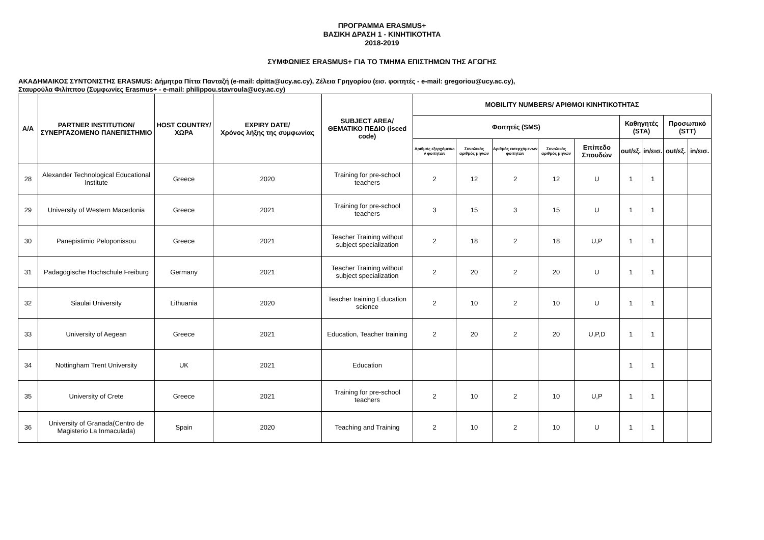ΠΡΟΓΡΑΜΜΑ ERASMUS+
ΒΑΣΙΚΗ ΔΡΑΣΗ 1 - ΚΙΝΗΤΙΚΟΤΗΤΑ
2018-2019
ΣΥΜΦΩΝΙΕΣ ERASMUS+ ΓΙΑ ΤΟ ΤΜΗΜΑ ΕΠΙΣΤΗΜΩΝ ΤΗΣ ΑΓΩΓΗΣ
ΑΚΑΔΗΜΑΙΚΟΣ ΣΥΝΤΟΝΙΣΤΗΣ ERASMUS: Δήμητρα Πίττα Πανταζή (e-mail: dpitta@ucy.ac.cy), Ζέλεια Γρηγορίου (εισ. φοιτητές - e-mail: gregoriou@ucy.ac.cy),
Σταυρούλα Φιλίππου (Συμφωνίες Erasmus+ - e-mail: philippou.stavroula@ucy.ac.cy)
| Α/Α | PARTNER INSTITUTION/ ΣΥΝΕΡΓΑΖΟΜΕΝΟ ΠΑΝΕΠΙΣΤΗΜΙΟ | HOST COUNTRY/ ΧΩΡΑ | EXPIRY DATE/ Χρόνος λήξης της συμφωνίας | SUBJECT AREA/ ΘΕΜΑΤΙΚΟ ΠΕΔΙΟ (isced code) | MOBILITY NUMBERS/ ΑΡΙΘΜΟΙ ΚΙΝΗΤΙΚΟΤΗΤΑΣ | | | | | | | | |
| --- | --- | --- | --- | --- | --- | --- | --- | --- | --- | --- | --- | --- | --- |
| | | | | | Φοιτητές (SMS) | | | | | Καθηγητές (STA) | | Προσωπικό (STT) | |
| | | | | | Αριθμός εξερχόμενω ν φοιτητών | Συνολικός αριθμός μηνών | Αριθμός εισερχόμενων φοιτητών | Συνολικός αριθμός μηνών | Επίπεδο Σπουδών | out/εξ. | in/εισ. | out/εξ. | in/εισ. |
| 28 | Alexander Technological Educational Institute | Greece | 2020 | Training for pre-school teachers | 2 | 12 | 2 | 12 | U | 1 | 1 | | |
| 29 | University of Western Macedonia | Greece | 2021 | Training for pre-school teachers | 3 | 15 | 3 | 15 | U | 1 | 1 | | |
| 30 | Panepistimio Peloponissou | Greece | 2021 | Teacher Training without subject specialization | 2 | 18 | 2 | 18 | U,P | 1 | 1 | | |
| 31 | Padagogische Hochschule Freiburg | Germany | 2021 | Teacher Training without subject specialization | 2 | 20 | 2 | 20 | U | 1 | 1 | | |
| 32 | Siaulai University | Lithuania | 2020 | Teacher training Education science | 2 | 10 | 2 | 10 | U | 1 | 1 | | |
| 33 | University of Aegean | Greece | 2021 | Education, Teacher training | 2 | 20 | 2 | 20 | U,P,D | 1 | 1 | | |
| 34 | Nottingham Trent University | UK | 2021 | Education | | | | | | 1 | 1 | | |
| 35 | University of Crete | Greece | 2021 | Training for pre-school teachers | 2 | 10 | 2 | 10 | U,P | 1 | 1 | | |
| 36 | University of Granada(Centro de Magisterio La Inmaculada) | Spain | 2020 | Teaching and Training | 2 | 10 | 2 | 10 | U | 1 | 1 | | |